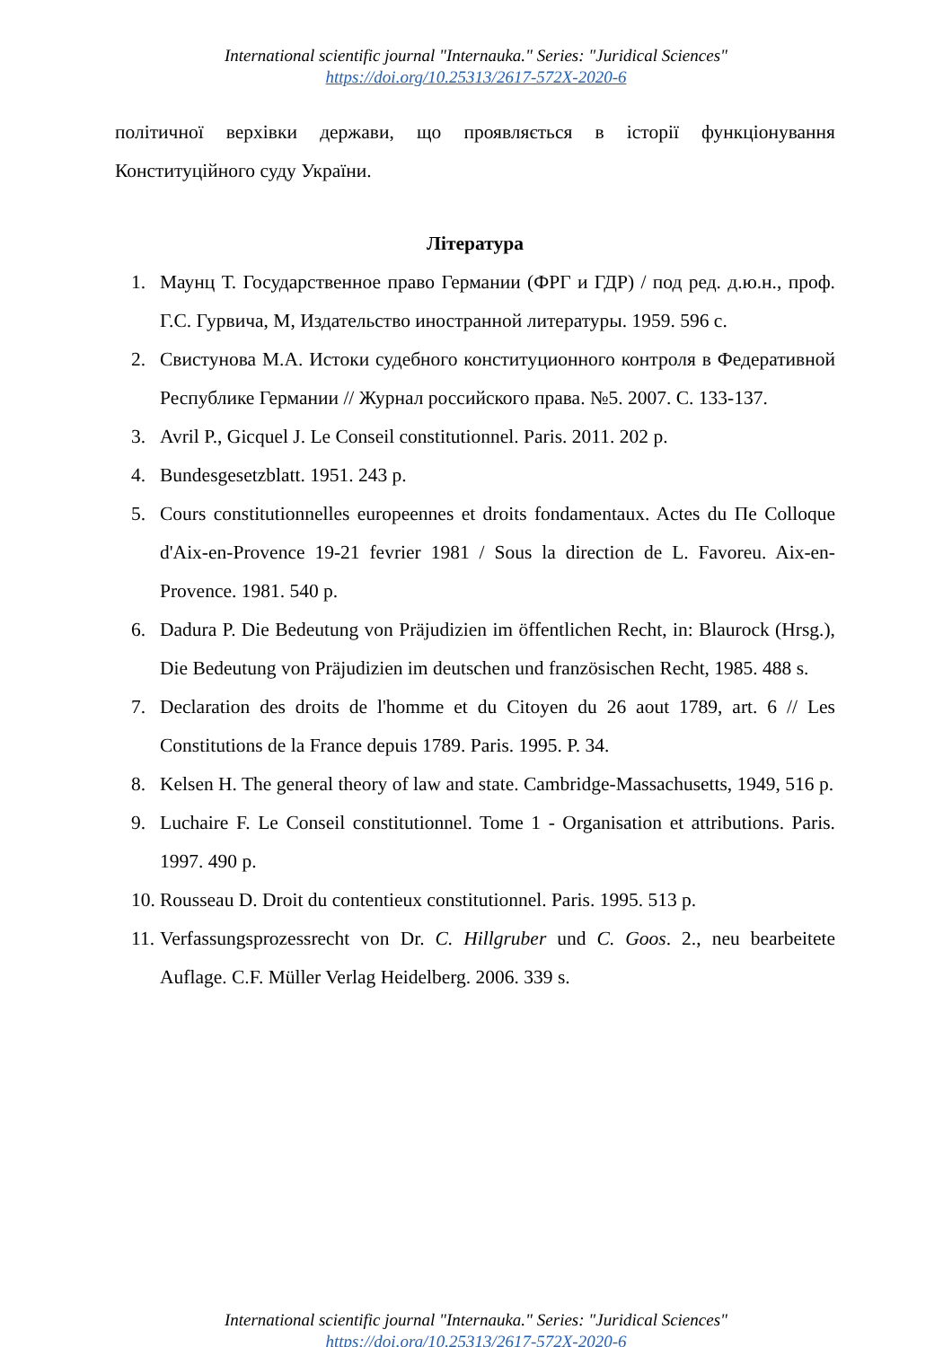International scientific journal "Internauka." Series: "Juridical Sciences"
https://doi.org/10.25313/2617-572X-2020-6
політичної верхівки держави, що проявляється в історії функціонування Конституційного суду України.
Література
1. Маунц Т. Государственное право Германии (ФРГ и ГДР) / под ред. д.ю.н., проф. Г.С. Гурвича, М, Издательство иностранной литературы. 1959. 596 с.
2. Свистунова М.А. Истоки судебного конституционного контроля в Федеративной Республике Германии // Журнал российского права. №5. 2007. С. 133-137.
3. Avril P., Gicquel J. Le Conseil constitutionnel. Paris. 2011. 202 p.
4. Bundesgesetzblatt. 1951. 243 p.
5. Cours constitutionnelles europeennes et droits fondamentaux. Actes du Пе Colloque d'Aix-en-Provence 19-21 fevrier 1981 / Sous la direction de L. Favoreu. Aix-en-Provence. 1981. 540 p.
6. Dadura P. Die Bedeutung von Präjudizien im öffentlichen Recht, in: Blaurock (Hrsg.), Die Bedeutung von Präjudizien im deutschen und französischen Recht, 1985. 488 s.
7. Declaration des droits de l'homme et du Citoyen du 26 aout 1789, art. 6 // Les Constitutions de la France depuis 1789. Paris. 1995. P. 34.
8. Kelsen H. The general theory of law and state. Cambridge-Massachusetts, 1949, 516 p.
9. Luchaire F. Le Conseil constitutionnel. Tome 1 - Organisation et attributions. Paris. 1997. 490 p.
10. Rousseau D. Droit du contentieux constitutionnel. Paris. 1995. 513 p.
11. Verfassungsprozessrecht von Dr. C. Hillgruber und C. Goos. 2., neu bearbeitete Auflage. C.F. Müller Verlag Heidelberg. 2006. 339 s.
International scientific journal "Internauka." Series: "Juridical Sciences"
https://doi.org/10.25313/2617-572X-2020-6